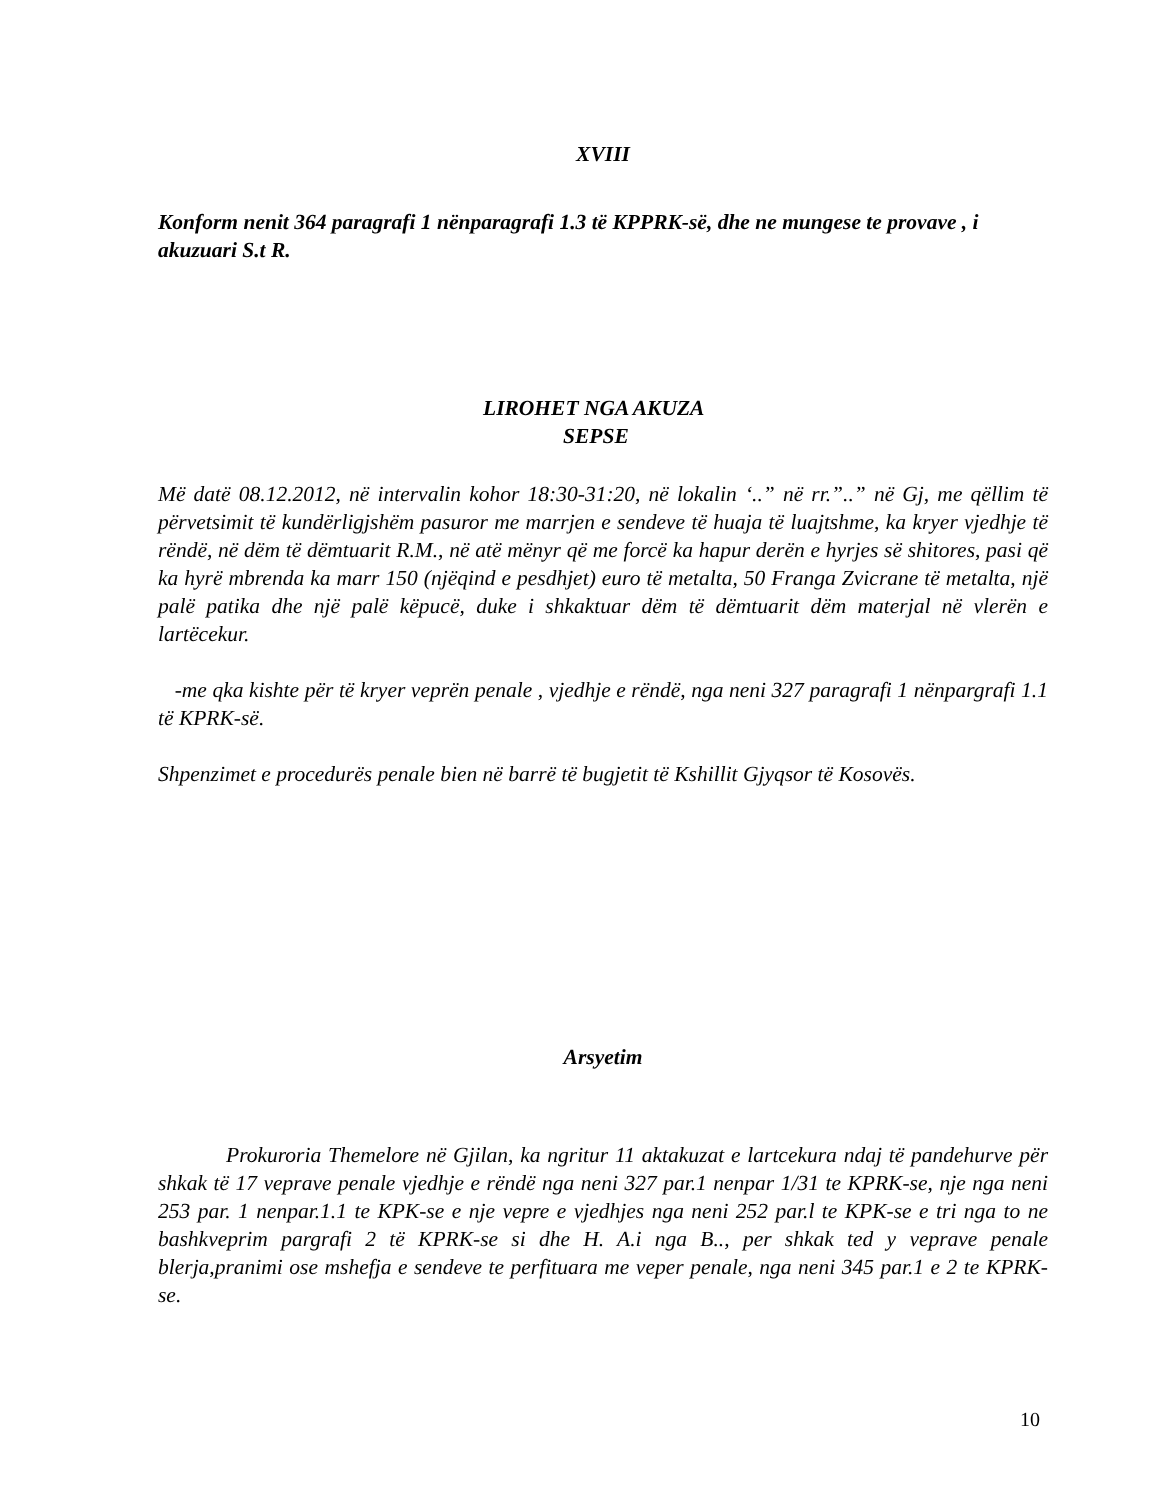XVIII
Konform nenit 364 paragrafi 1 nënparagrafi 1.3 të KPPRK-së, dhe ne mungese te provave , i akuzuari S.t R.
LIROHET NGA AKUZA
SEPSE
Më datë 08.12.2012, në intervalin kohor 18:30-31:20, në lokalin ‘..” në rr.”..” në Gj, me qëllim të përvetsimit të kundërligjshëm pasuror me marrjen e sendeve të huaja të luajtshme, ka kryer vjedhje të rëndë, në dëm të dëmtuarit R.M., në atë mënyr që me forcë ka hapur derën e hyrjes së shitores, pasi që ka hyrë mbrenda ka marr 150 (njëqind e pesdhjet) euro të metalta, 50 Franga Zvicrane të metalta, një palë patika dhe një palë këpucë, duke i shkaktuar dëm të dëmtuarit dëm materjal në vlerën e lartëcekur.
-me qka kishte për të kryer veprën penale , vjedhje e rëndë, nga neni 327 paragrafi 1 nënpargrafi 1.1 të KPRK-së.
Shpenzimet e procedurës penale bien në barrë të bugjetit të Kshillit Gjyqsor të Kosovës.
Arsyetim
Prokuroria Themelore në Gjilan, ka ngritur 11 aktakuzat e lartcekura ndaj të pandehurve për shkak të 17 veprave penale vjedhje e rëndë nga neni 327 par.1 nenpar 1/31 te KPRK-se, nje nga neni 253 par. 1 nenpar.1.1 te KPK-se e nje vepre e vjedhjes nga neni 252 par.l te KPK-se e tri nga to ne bashkveprim pargrafi 2 të KPRK-se si dhe H. A.i nga B.., per shkak ted y veprave penale blerja,pranimi ose mshefja e sendeve te perfituara me veper penale, nga neni 345 par.1 e 2 te KPRK-se.
10